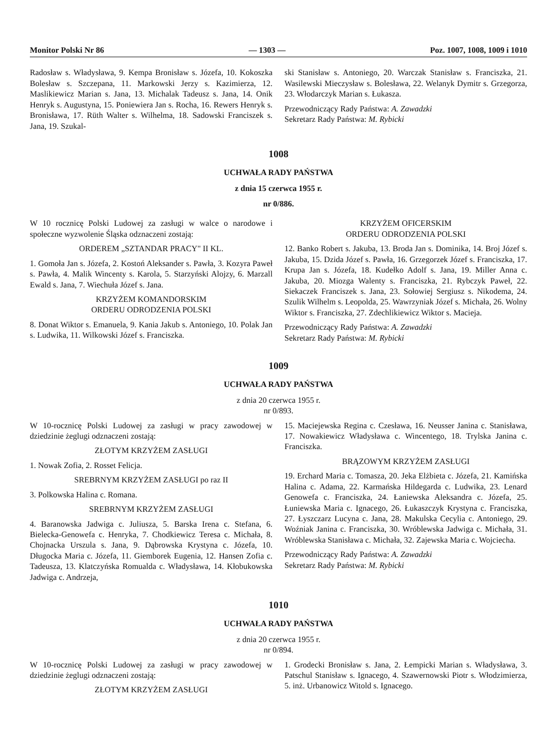Monitor Polski Nr 86 — 1303 — Poz. 1007, 1008, 1009 i 1010
Radosław s. Władysława, 9. Kempa Bronisław s. Józefa, 10. Kokoszka Bolesław s. Szczepana, 11. Markowski Jerzy s. Kazimierza, 12. Maslikiewicz Marian s. Jana, 13. Michalak Tadeusz s. Jana, 14. Onik Henryk s. Augustyna, 15. Poniewiera Jan s. Rocha, 16. Rewers Henryk s. Bronisława, 17. Rüth Walter s. Wilhelma, 18. Sadowski Franciszek s. Jana, 19. Szukal-
ski Stanisław s. Antoniego, 20. Warczak Stanisław s. Franciszka, 21. Wasilewski Mieczysław s. Bolesława, 22. Welanyk Dymitr s. Grzegorza, 23. Włodarczyk Marian s. Łukasza.
Przewodniczący Rady Państwa: A. Zawadzki
Sekretarz Rady Państwa: M. Rybicki
1008
UCHWAŁA RADY PAŃSTWA
z dnia 15 czerwca 1955 r.
nr 0/886.
W 10 rocznicę Polski Ludowej za zasługi w walce o narodowe i społeczne wyzwolenie Śląska odznaczeni zostają:
ORDEREM „SZTANDAR PRACY" II KL.
1. Gomoła Jan s. Józefa, 2. Kostoń Aleksander s. Pawła, 3. Kozyra Paweł s. Pawła, 4. Malik Wincenty s. Karola, 5. Starzyński Alojzy, 6. Marzall Ewald s. Jana, 7. Wiechuła Józef s. Jana.
KRZYŻEM KOMANDORSKIM
ORDERU ODRODZENIA POLSKI
8. Donat Wiktor s. Emanuela, 9. Kania Jakub s. Antoniego, 10. Polak Jan s. Ludwika, 11. Wilkowski Józef s. Franciszka.
KRZYŻEM OFICERSKIM
ORDERU ODRODZENIA POLSKI
12. Banko Robert s. Jakuba, 13. Broda Jan s. Dominika, 14. Broj Józef s. Jakuba, 15. Dzida Józef s. Pawła, 16. Grzegorzek Józef s. Franciszka, 17. Krupa Jan s. Józefa, 18. Kudełko Adolf s. Jana, 19. Miller Anna c. Jakuba, 20. Miozga Walenty s. Franciszka, 21. Rybczyk Paweł, 22. Siekaczek Franciszek s. Jana, 23. Sołowiej Sergiusz s. Nikodema, 24. Szulik Wilhelm s. Leopolda, 25. Wawrzyniak Józef s. Michała, 26. Wolny Wiktor s. Franciszka, 27. Zdechlikiewicz Wiktor s. Macieja.
Przewodniczący Rady Państwa: A. Zawadzki
Sekretarz Rady Państwa: M. Rybicki
1009
UCHWAŁA RADY PAŃSTWA
z dnia 20 czerwca 1955 r.
nr 0/893.
W 10-rocznicę Polski Ludowej za zasługi w pracy zawodowej w dziedzinie żeglugi odznaczeni zostają:
ZŁOTYM KRZYŻEM ZASŁUGI
1. Nowak Zofia, 2. Rosset Felicja.
SREBRNYM KRZYŻEM ZASŁUGI po raz II
3. Polkowska Halina c. Romana.
SREBRNYM KRZYŻEM ZASŁUGI
4. Baranowska Jadwiga c. Juliusza, 5. Barska Irena c. Stefana, 6. Bielecka-Genowefa c. Henryka, 7. Chodkiewicz Teresa c. Michała, 8. Chojnacka Urszula s. Jana, 9. Dąbrowska Krystyna c. Józefa, 10. Długocka Maria c. Józefa, 11. Giemborek Eugenia, 12. Hansen Zofia c. Tadeusza, 13. Klatczyńska Romualda c. Władysława, 14. Kłobukowska Jadwiga c. Andrzeja,
15. Maciejewska Regina c. Czesława, 16. Neusser Janina c. Stanisława, 17. Nowakiewicz Władysława c. Wincentego, 18. Trylska Janina c. Franciszka.
BRĄZOWYM KRZYŻEM ZASŁUGI
19. Erchard Maria c. Tomasza, 20. Jeka Elżbieta c. Józefa, 21. Kamińska Halina c. Adama, 22. Karmańska Hildegarda c. Ludwika, 23. Lenard Genowefa c. Franciszka, 24. Łaniewska Aleksandra c. Józefa, 25. Łuniewska Maria c. Ignacego, 26. Łukaszczyk Krystyna c. Franciszka, 27. Łyszczarz Lucyna c. Jana, 28. Makulska Cecylia c. Antoniego, 29. Woźniak Janina c. Franciszka, 30. Wróblewska Jadwiga c. Michała, 31. Wróblewska Stanisława c. Michała, 32. Zajewska Maria c. Wojciecha.
Przewodniczący Rady Państwa: A. Zawadzki
Sekretarz Rady Państwa: M. Rybicki
1010
UCHWAŁA RADY PAŃSTWA
z dnia 20 czerwca 1955 r.
nr 0/894.
W 10-rocznicę Polski Ludowej za zasługi w pracy zawodowej w dziedzinie żeglugi odznaczeni zostają:
ZŁOTYM KRZYŻEM ZASŁUGI
1. Grodecki Bronisław s. Jana, 2. Łempicki Marian s. Władysława, 3. Patschul Stanisław s. Ignacego, 4. Szawernowski Piotr s. Włodzimierza, 5. inż. Urbanowicz Witold s. Ignacego.